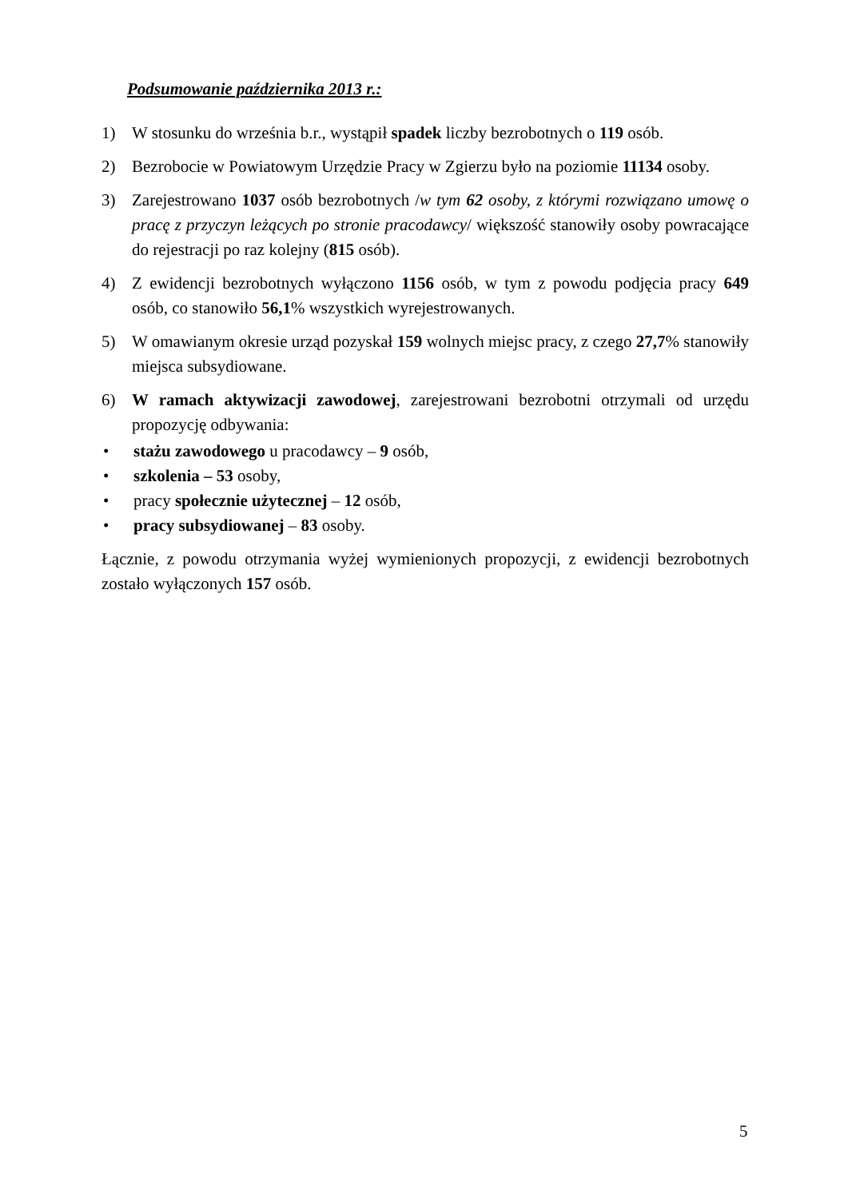Podsumowanie października 2013 r.:
1) W stosunku do września b.r., wystąpił spadek liczby bezrobotnych o 119 osób.
2) Bezrobocie w Powiatowym Urzędzie Pracy w Zgierzu było na poziomie 11134 osoby.
3) Zarejestrowano 1037 osób bezrobotnych /w tym 62 osoby, z którymi rozwiązano umowę o pracę z przyczyn leżących po stronie pracodawcy/ większość stanowiły osoby powracające do rejestracji po raz kolejny (815 osób).
4) Z ewidencji bezrobotnych wyłączono 1156 osób, w tym z powodu podjęcia pracy 649 osób, co stanowiło 56,1% wszystkich wyrejestrowanych.
5) W omawianym okresie urząd pozyskał 159 wolnych miejsc pracy, z czego 27,7% stanowiły miejsca subsydiowane.
6) W ramach aktywizacji zawodowej, zarejestrowani bezrobotni otrzymali od urzędu propozycję odbywania:
• stażu zawodowego u pracodawcy – 9 osób,
• szkolenia – 53 osoby,
• pracy społecznie użytecznej – 12 osób,
• pracy subsydiowanej – 83 osoby.
Łącznie, z powodu otrzymania wyżej wymienionych propozycji, z ewidencji bezrobotnych zostało wyłączonych 157 osób.
5